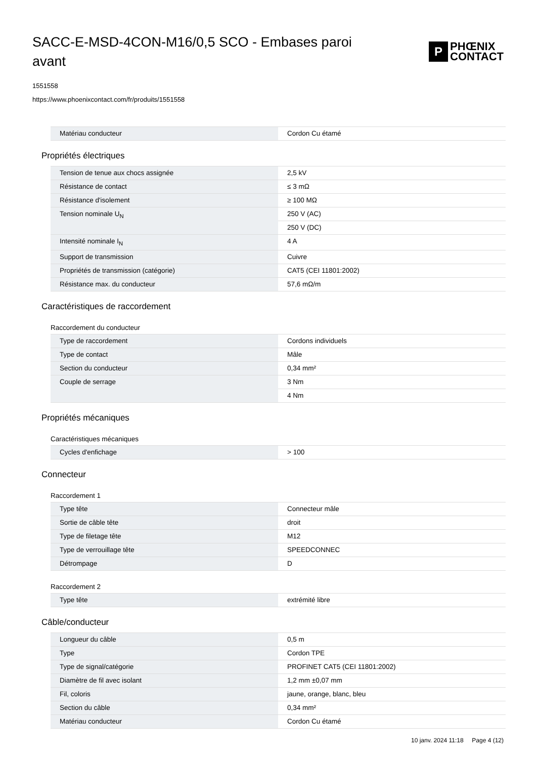SACC-E-MSD-4CON-M16/0,5 SCO - Embases paroi avant
P
PHŒNIX
CONTACT
1551558
https://www.phoenixcontact.com/fr/produits/1551558
| Matériau conducteur | Cordon Cu étamé |
Propriétés électriques
| Tension de tenue aux chocs assignée | 2,5 kV |
| Résistance de contact | ≤ 3 mΩ |
| Résistance d'isolement | ≥ 100 MΩ |
| Tension nominale U<sub>N</sub> | 250 V (AC) |
| | 250 V (DC) |
| Intensité nominale I<sub>N</sub> | 4 A |
| Support de transmission | Cuivre |
| Propriétés de transmission (catégorie) | CAT5 (CEI 11801:2002) |
| Résistance max. du conducteur | 57,6 mΩ/m |
Caractéristiques de raccordement
Raccordement du conducteur
| Type de raccordement | Cordons individuels |
| Type de contact | Mâle |
| Section du conducteur | 0,34 mm² |
| Couple de serrage | 3 Nm |
| | 4 Nm |
Propriétés mécaniques
Caractéristiques mécaniques
| Cycles d'enfichage | > 100 |
Connecteur
Raccordement 1
| Type tête | Connecteur mâle |
| Sortie de câble tête | droit |
| Type de filetage tête | M12 |
| Type de verrouillage tête | SPEEDCONNEC |
| Détrompage | D |
Raccordement 2
| Type tête | extrémité libre |
Câble/conducteur
| Longueur du câble | 0,5 m |
| Type | Cordon TPE |
| Type de signal/catégorie | PROFINET CAT5 (CEI 11801:2002) |
| Diamètre de fil avec isolant | 1,2 mm ±0,07 mm |
| Fil, coloris | jaune, orange, blanc, bleu |
| Section du câble | 0,34 mm² |
| Matériau conducteur | Cordon Cu étamé |
10 janv. 2024 11:18 Page 4 (12)